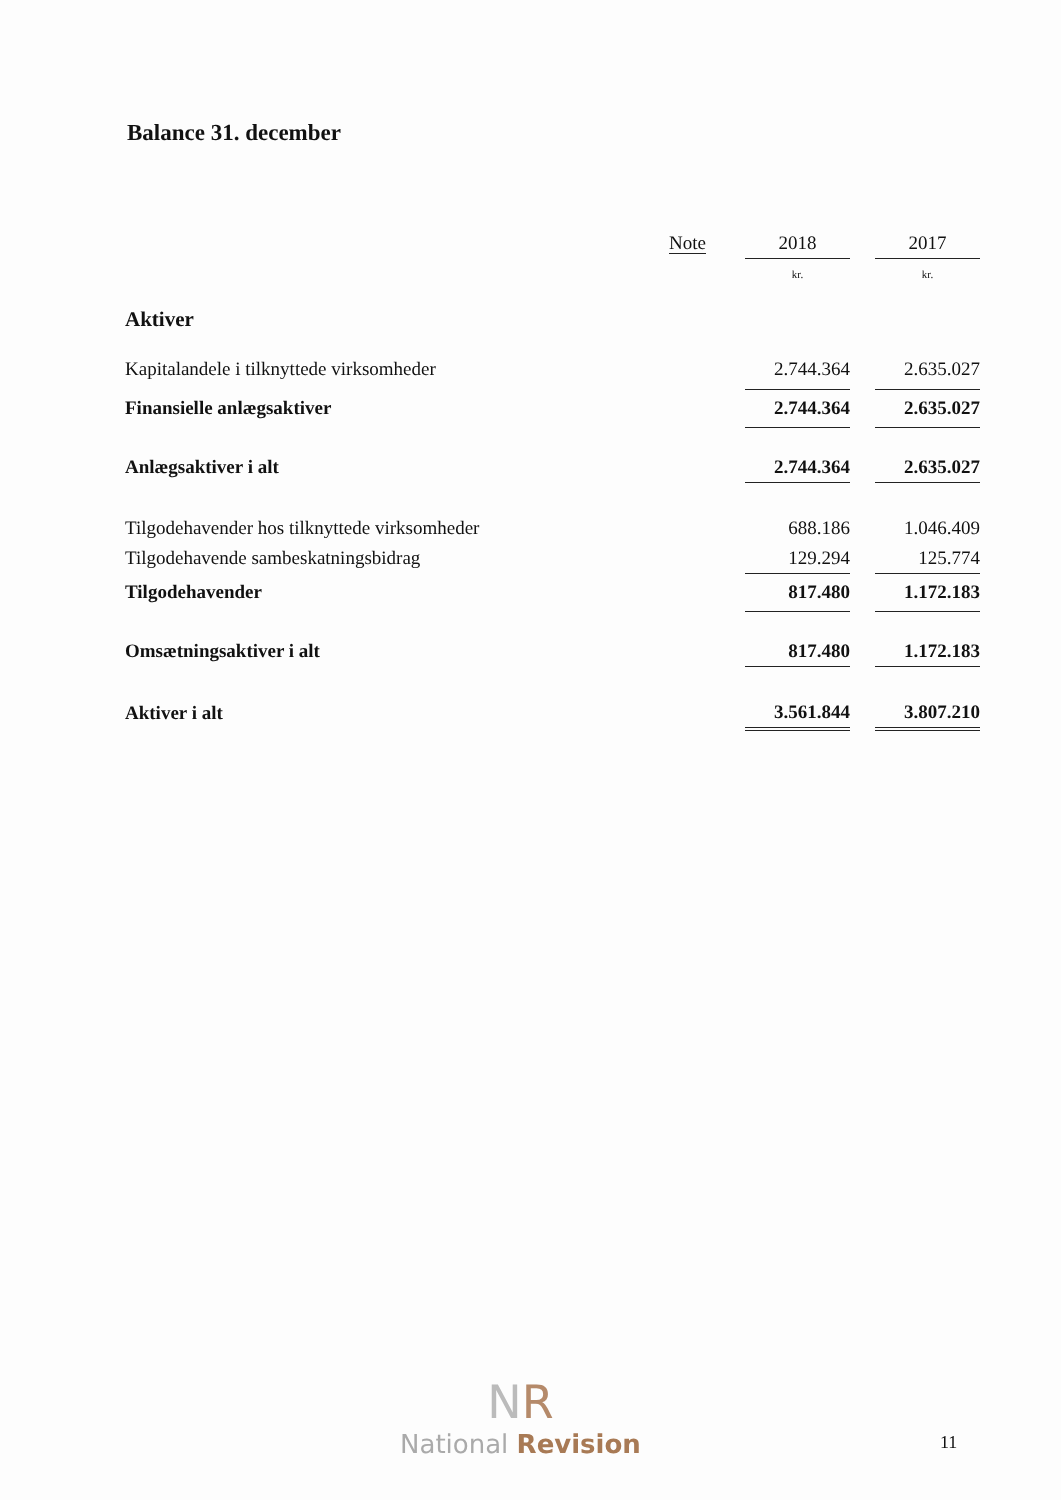Balance 31. december
| | Note | | 2018 | | 2017 |
| --- | --- | --- | --- | --- | --- |
| | | | kr. | | kr. |
| Aktiver | | | | | |
| Kapitalandele i tilknyttede virksomheder | | | 2.744.364 | | 2.635.027 |
| Finansielle anlægsaktiver | | | 2.744.364 | | 2.635.027 |
| Anlægsaktiver i alt | | | 2.744.364 | | 2.635.027 |
| Tilgodehavender hos tilknyttede virksomheder | | | 688.186 | | 1.046.409 |
| Tilgodehavende sambeskatningsbidrag | | | 129.294 | | 125.774 |
| Tilgodehavender | | | 817.480 | | 1.172.183 |
| Omsætningsaktiver i alt | | | 817.480 | | 1.172.183 |
| Aktiver i alt | | | 3.561.844 | | 3.807.210 |
NR
National Revision
11